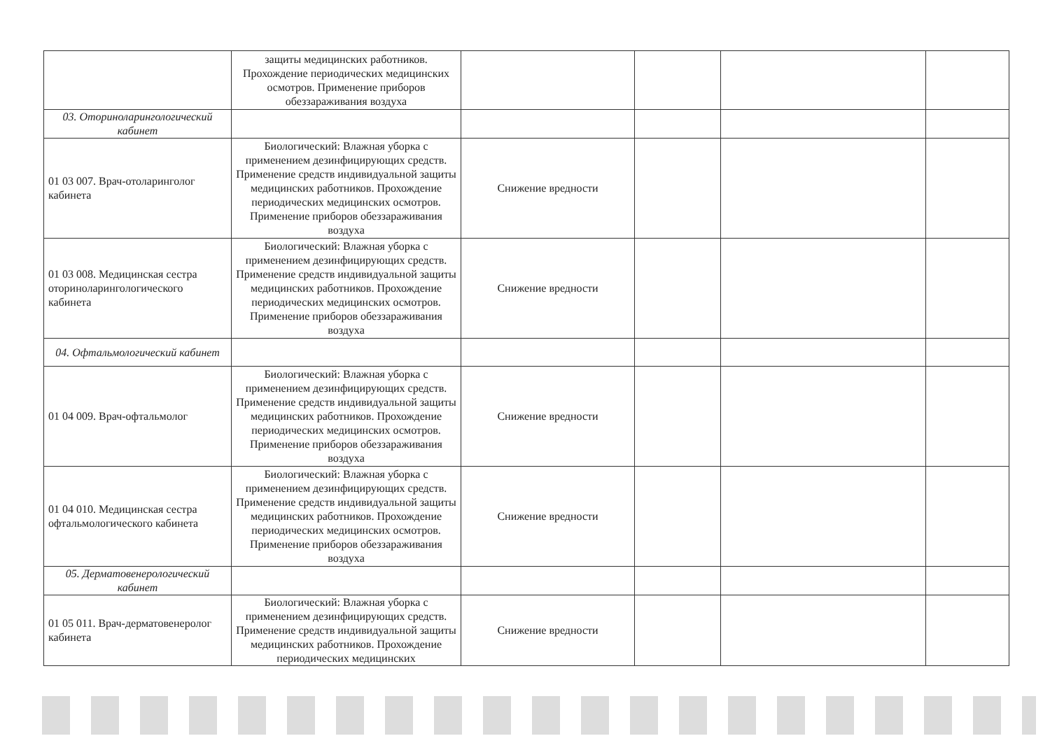| | защиты медицинских работников. Прохождение периодических медицинских осмотров. Применение приборов обеззараживания воздуха | | | | |
| 03. Оториноларингологический кабинет | | | | | |
| 01 03 007. Врач-отоларинголог кабинета | Биологический: Влажная уборка с применением дезинфицирующих средств. Применение средств индивидуальной защиты медицинских работников. Прохождение периодических медицинских осмотров. Применение приборов обеззараживания воздуха | Снижение вредности | | | |
| 01 03 008. Медицинская сестра оториноларингологического кабинета | Биологический: Влажная уборка с применением дезинфицирующих средств. Применение средств индивидуальной защиты медицинских работников. Прохождение периодических медицинских осмотров. Применение приборов обеззараживания воздуха | Снижение вредности | | | |
| 04. Офтальмологический кабинет | | | | | |
| 01 04 009. Врач-офтальмолог | Биологический: Влажная уборка с применением дезинфицирующих средств. Применение средств индивидуальной защиты медицинских работников. Прохождение периодических медицинских осмотров. Применение приборов обеззараживания воздуха | Снижение вредности | | | |
| 01 04 010. Медицинская сестра офтальмологического кабинета | Биологический: Влажная уборка с применением дезинфицирующих средств. Применение средств индивидуальной защиты медицинских работников. Прохождение периодических медицинских осмотров. Применение приборов обеззараживания воздуха | Снижение вредности | | | |
| 05. Дерматовенерологический кабинет | | | | | |
| 01 05 011. Врач-дерматовенеролог кабинета | Биологический: Влажная уборка с применением дезинфицирующих средств. Применение средств индивидуальной защиты медицинских работников. Прохождение периодических медицинских | Снижение вредности | | | |